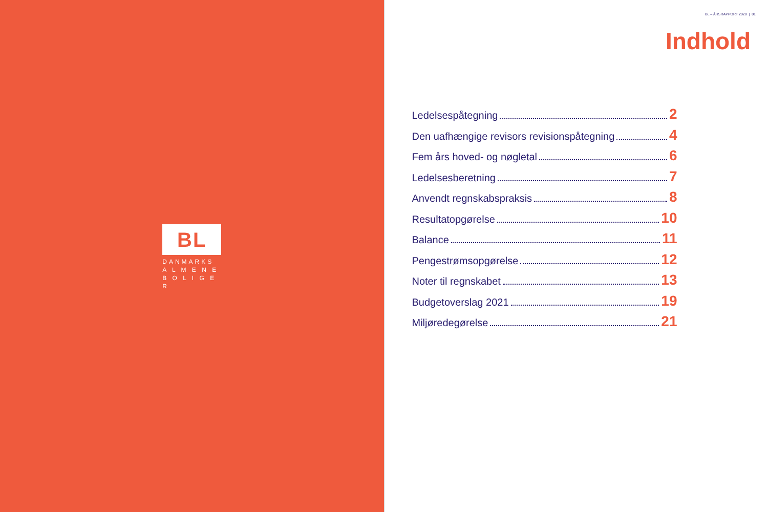BL
DANMARKS
A L M E N E
B O L I G E R
BL – ÅRSRAPPORT 2020 | 01
Indhold
Ledelsespåtegning 2
Den uafhængige revisors revisionspåtegning 4
Fem års hoved- og nøgletal 6
Ledelsesberetning 7
Anvendt regnskabspraksis 8
Resultatopgørelse 10
Balance 11
Pengestrømsopgørelse 12
Noter til regnskabet 13
Budgetoverslag 2021 19
Miljøredegørelse 21